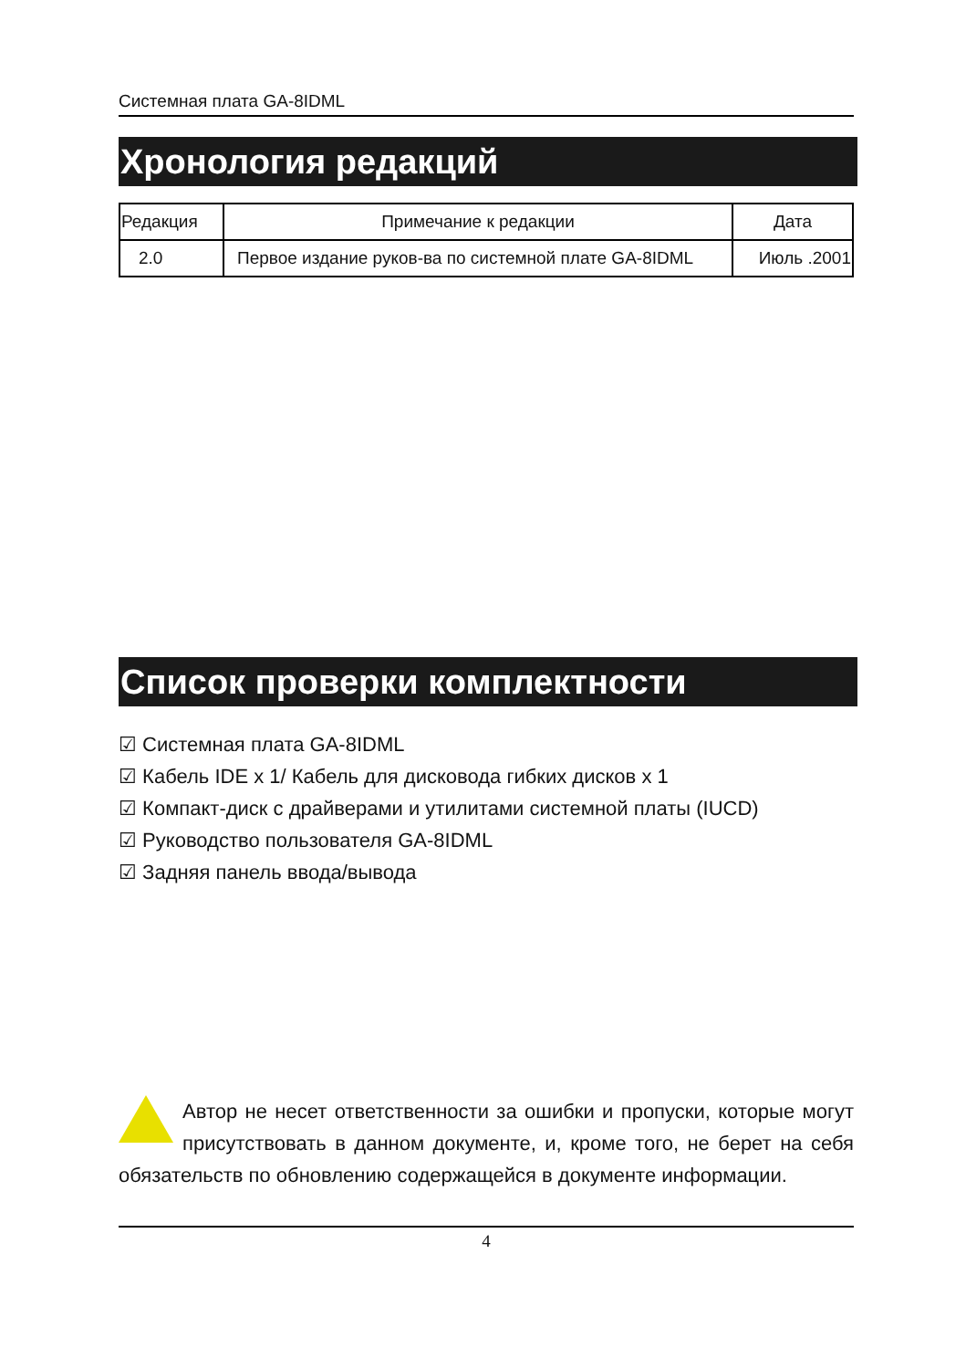Системная плата GA-8IDML
Хронология редакций
| Редакция | Примечание к редакции | Дата |
| --- | --- | --- |
| 2.0 | Первое издание руков-ва по системной плате GA-8IDML | Июль .2001 |
Список проверки комплектности
☑ Системная плата GA-8IDML
☑ Кабель IDE x 1/ Кабель для дисковода гибких дисков x 1
☑ Компакт-диск с драйверами и утилитами системной платы (IUCD)
☑ Руководство пользователя GA-8IDML
☑ Задняя панель ввода/вывода
Автор не несет ответственности за ошибки и пропуски, которые могут присутствовать в данном документе, и, кроме того, не берет на себя обязательств по обновлению содержащейся в документе информации.
4